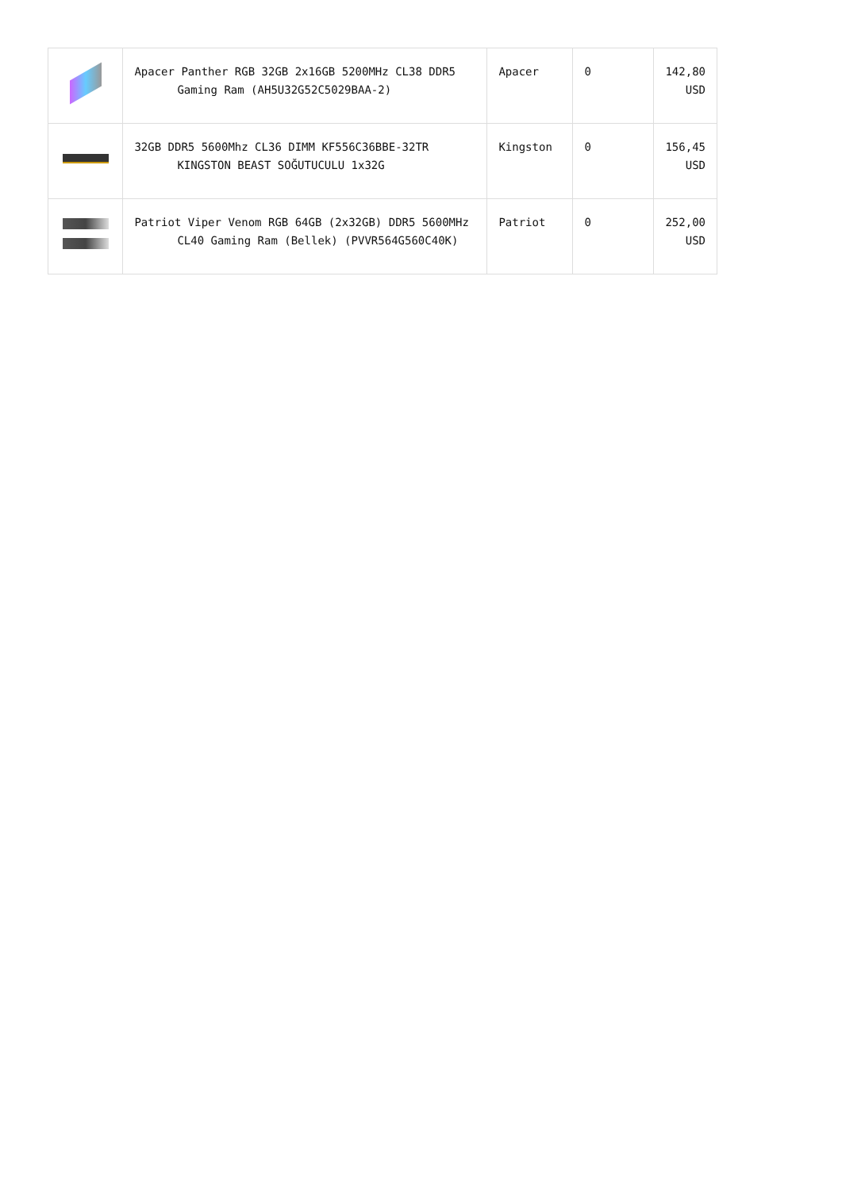| | Apacer Panther RGB 32GB 2x16GB 5200MHz CL38 DDR5 Gaming Ram (AH5U32G52C5029BAA-2) | Apacer | 0 | 142,80 USD |
| | 32GB DDR5 5600Mhz CL36 DIMM KF556C36BBE-32TR KINGSTON BEAST SOĞUTUCULU 1x32G | Kingston | 0 | 156,45 USD |
| | Patriot Viper Venom RGB 64GB (2x32GB) DDR5 5600MHz CL40 Gaming Ram (Bellek) (PVVR564G560C40K) | Patriot | 0 | 252,00 USD |